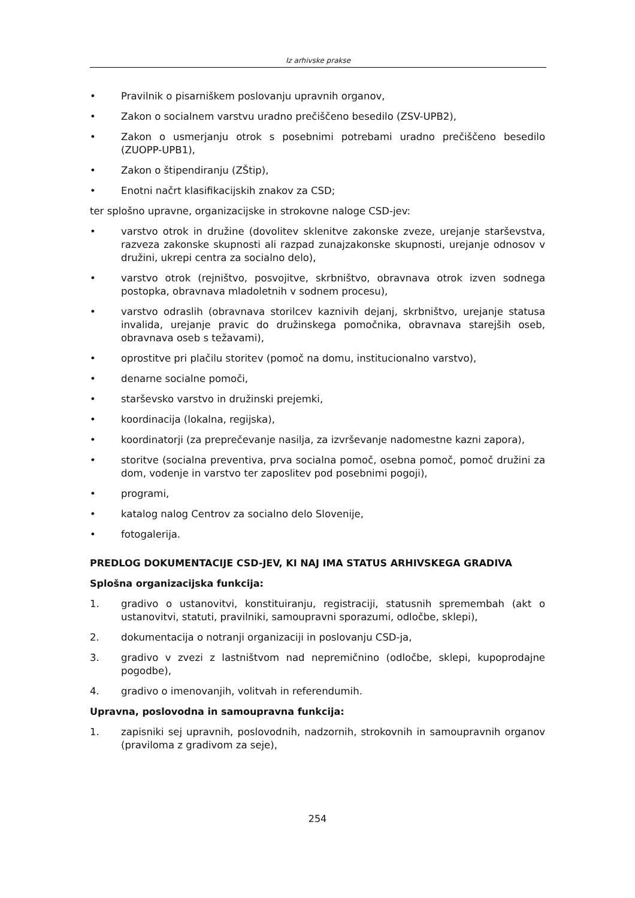Iz arhivske prakse
• Pravilnik o pisarniškem poslovanju upravnih organov,
• Zakon o socialnem varstvu uradno prečiščeno besedilo (ZSV-UPB2),
• Zakon o usmerjanju otrok s posebnimi potrebami uradno prečiščeno besedilo (ZUOPP-UPB1),
• Zakon o štipendiranju (ZŠtip),
• Enotni načrt klasifikacijskih znakov za CSD;
ter splošno upravne, organizacijske in strokovne naloge CSD-jev:
• varstvo otrok in družine (dovolitev sklenitve zakonske zveze, urejanje starševstva, razveza zakonske skupnosti ali razpad zunajzakonske skupnosti, urejanje odnosov v družini, ukrepi centra za socialno delo),
• varstvo otrok (rejništvo, posvojitve, skrbništvo, obravnava otrok izven sodnega postopka, obravnava mladoletnih v sodnem procesu),
• varstvo odraslih (obravnava storilcev kaznivih dejanj, skrbništvo, urejanje statusa invalida, urejanje pravic do družinskega pomočnika, obravnava starejših oseb, obravnava oseb s težavami),
• oprostitve pri plačilu storitev (pomoč na domu, institucionalno varstvo),
• denarne socialne pomoči,
• starševsko varstvo in družinski prejemki,
• koordinacija (lokalna, regijska),
• koordinatorji (za preprečevanje nasilja, za izvrševanje nadomestne kazni zapora),
• storitve (socialna preventiva, prva socialna pomoč, osebna pomoč, pomoč družini za dom, vodenje in varstvo ter zaposlitev pod posebnimi pogoji),
• programi,
• katalog nalog Centrov za socialno delo Slovenije,
• fotogalerija.
PREDLOG DOKUMENTACIJE CSD-JEV, KI NAJ IMA STATUS ARHIVSKEGA GRADIVA
Splošna organizacijska funkcija:
1. gradivo o ustanovitvi, konstituiranju, registraciji, statusnih spremembah (akt o ustanovitvi, statuti, pravilniki, samoupravni sporazumi, odločbe, sklepi),
2. dokumentacija o notranji organizaciji in poslovanju CSD-ja,
3. gradivo v zvezi z lastništvom nad nepremičnino (odločbe, sklepi, kupoprodajne pogodbe),
4. gradivo o imenovanjih, volitvah in referendumih.
Upravna, poslovodna in samoupravna funkcija:
1. zapisniki sej upravnih, poslovodnih, nadzornih, strokovnih in samoupravnih organov (praviloma z gradivom za seje),
254